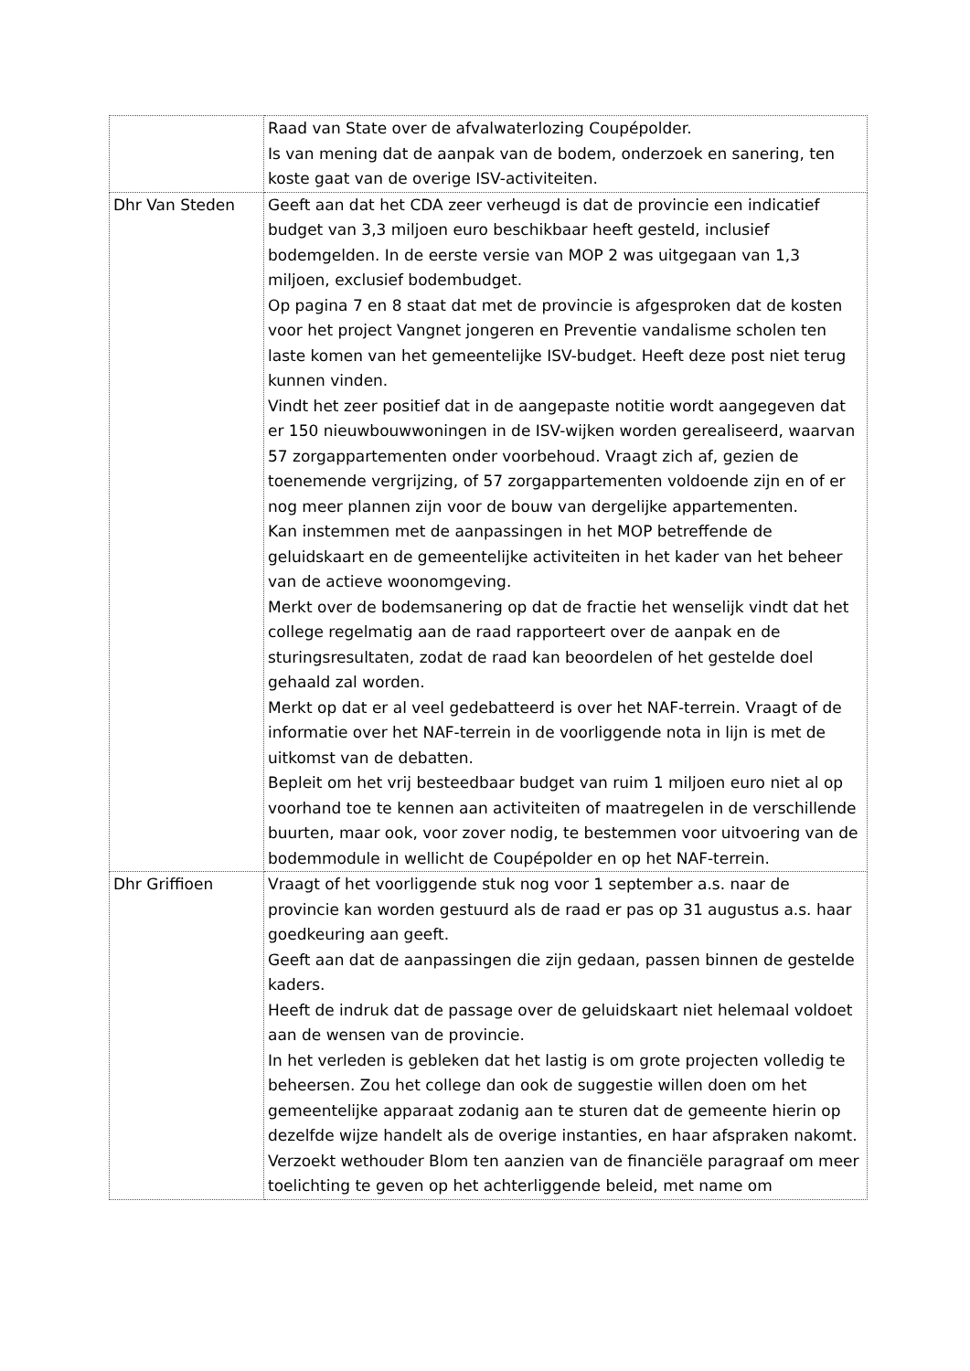| | Raad van State over de afvalwaterlozing Coupépolder. Is van mening dat de aanpak van de bodem, onderzoek en sanering, ten koste gaat van de overige ISV-activiteiten. |
| Dhr Van Steden | Geeft aan dat het CDA zeer verheugd is dat de provincie een indicatief budget van 3,3 miljoen euro beschikbaar heeft gesteld, inclusief bodemgelden. In de eerste versie van MOP 2 was uitgegaan van 1,3 miljoen, exclusief bodembudget. Op pagina 7 en 8 staat dat met de provincie is afgesproken dat de kosten voor het project Vangnet jongeren en Preventie vandalisme scholen ten laste komen van het gemeentelijke ISV-budget. Heeft deze post niet terug kunnen vinden. Vindt het zeer positief dat in de aangepaste notitie wordt aangegeven dat er 150 nieuwbouwwoningen in de ISV-wijken worden gerealiseerd, waarvan 57 zorgappartementen onder voorbehoud. Vraagt zich af, gezien de toenemende vergrijzing, of 57 zorgappartementen voldoende zijn en of er nog meer plannen zijn voor de bouw van dergelijke appartementen. Kan instemmen met de aanpassingen in het MOP betreffende de geluidskaart en de gemeentelijke activiteiten in het kader van het beheer van de actieve woonomgeving. Merkt over de bodemsanering op dat de fractie het wenselijk vindt dat het college regelmatig aan de raad rapporteert over de aanpak en de sturingsresultaten, zodat de raad kan beoordelen of het gestelde doel gehaald zal worden. Merkt op dat er al veel gedebatteerd is over het NAF-terrein. Vraagt of de informatie over het NAF-terrein in de voorliggende nota in lijn is met de uitkomst van de debatten. Bepleit om het vrij besteedbaar budget van ruim 1 miljoen euro niet al op voorhand toe te kennen aan activiteiten of maatregelen in de verschillende buurten, maar ook, voor zover nodig, te bestemmen voor uitvoering van de bodemmodule in wellicht de Coupépolder en op het NAF-terrein. |
| Dhr Griffioen | Vraagt of het voorliggende stuk nog voor 1 september a.s. naar de provincie kan worden gestuurd als de raad er pas op 31 augustus a.s. haar goedkeuring aan geeft. Geeft aan dat de aanpassingen die zijn gedaan, passen binnen de gestelde kaders. Heeft de indruk dat de passage over de geluidskaart niet helemaal voldoet aan de wensen van de provincie. In het verleden is gebleken dat het lastig is om grote projecten volledig te beheersen. Zou het college dan ook de suggestie willen doen om het gemeentelijke apparaat zodanig aan te sturen dat de gemeente hierin op dezelfde wijze handelt als de overige instanties, en haar afspraken nakomt. Verzoekt wethouder Blom ten aanzien van de financiële paragraaf om meer toelichting te geven op het achterliggende beleid, met name om |